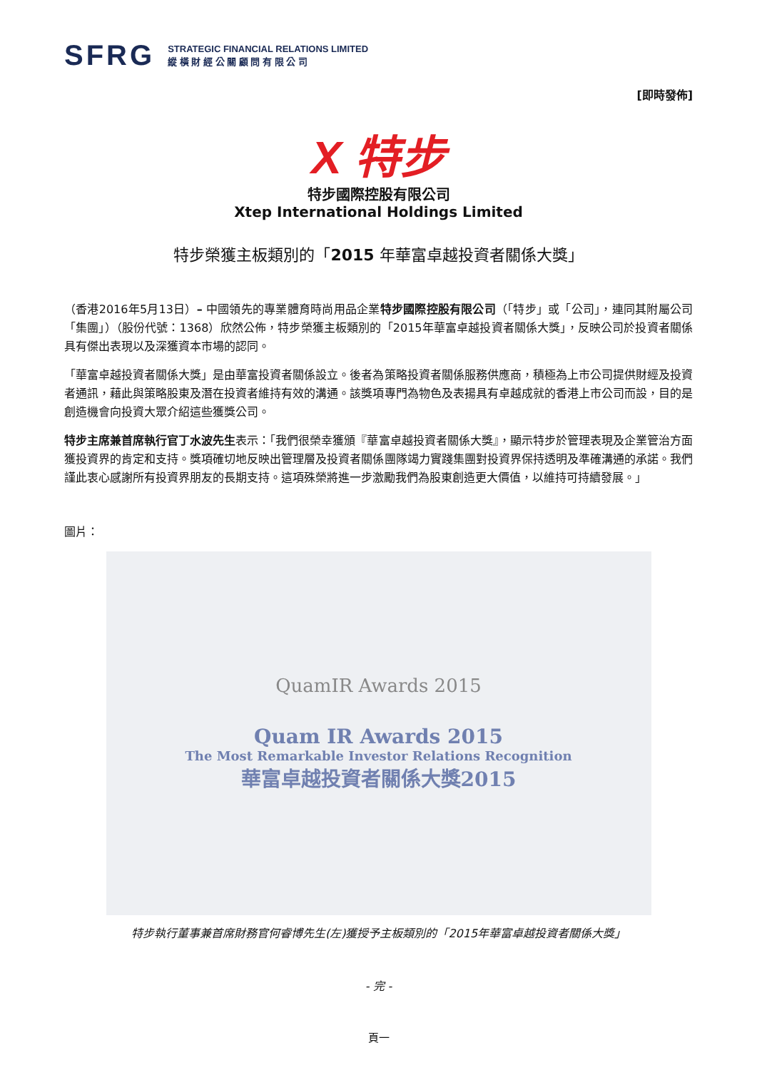SFRG
STRATEGIC FINANCIAL RELATIONS LIMITED
縱 橫 財 經 公 關 顧 問 有 限 公 司
[即時發佈]
X 特步
特步國際控股有限公司
Xtep International Holdings Limited
特步榮獲主板類別的「2015 年華富卓越投資者關係大獎」
（香港2016年5月13日）– 中國領先的專業體育時尚用品企業特步國際控股有限公司（「特步」或「公司」，連同其附屬公司「集團」）（股份代號：1368）欣然公佈，特步榮獲主板類別的「2015年華富卓越投資者關係大獎」，反映公司於投資者關係具有傑出表現以及深獲資本市場的認同。
「華富卓越投資者關係大獎」是由華富投資者關係設立。後者為策略投資者關係服務供應商，積極為上市公司提供財經及投資者通訊，藉此與策略股東及潛在投資者維持有效的溝通。該獎項專門為物色及表揚具有卓越成就的香港上市公司而設，目的是創造機會向投資大眾介紹這些獲獎公司。
特步主席兼首席執行官丁水波先生表示：「我們很榮幸獲頒『華富卓越投資者關係大獎』，顯示特步於管理表現及企業管治方面獲投資界的肯定和支持。獎項確切地反映出管理層及投資者關係團隊竭力實踐集團對投資界保持透明及準確溝通的承諾。我們謹此衷心感謝所有投資界朋友的長期支持。這項殊榮將進一步激勵我們為股東創造更大價值，以維持可持續發展。」
圖片：
QuamIR Awards 2015
Quam IR Awards 2015
The Most Remarkable Investor Relations Recognition
華富卓越投資者關係大獎2015
特步執行董事兼首席財務官何睿博先生(左)獲授予主板類別的「2015年華富卓越投資者關係大獎」
- 完 -
頁一